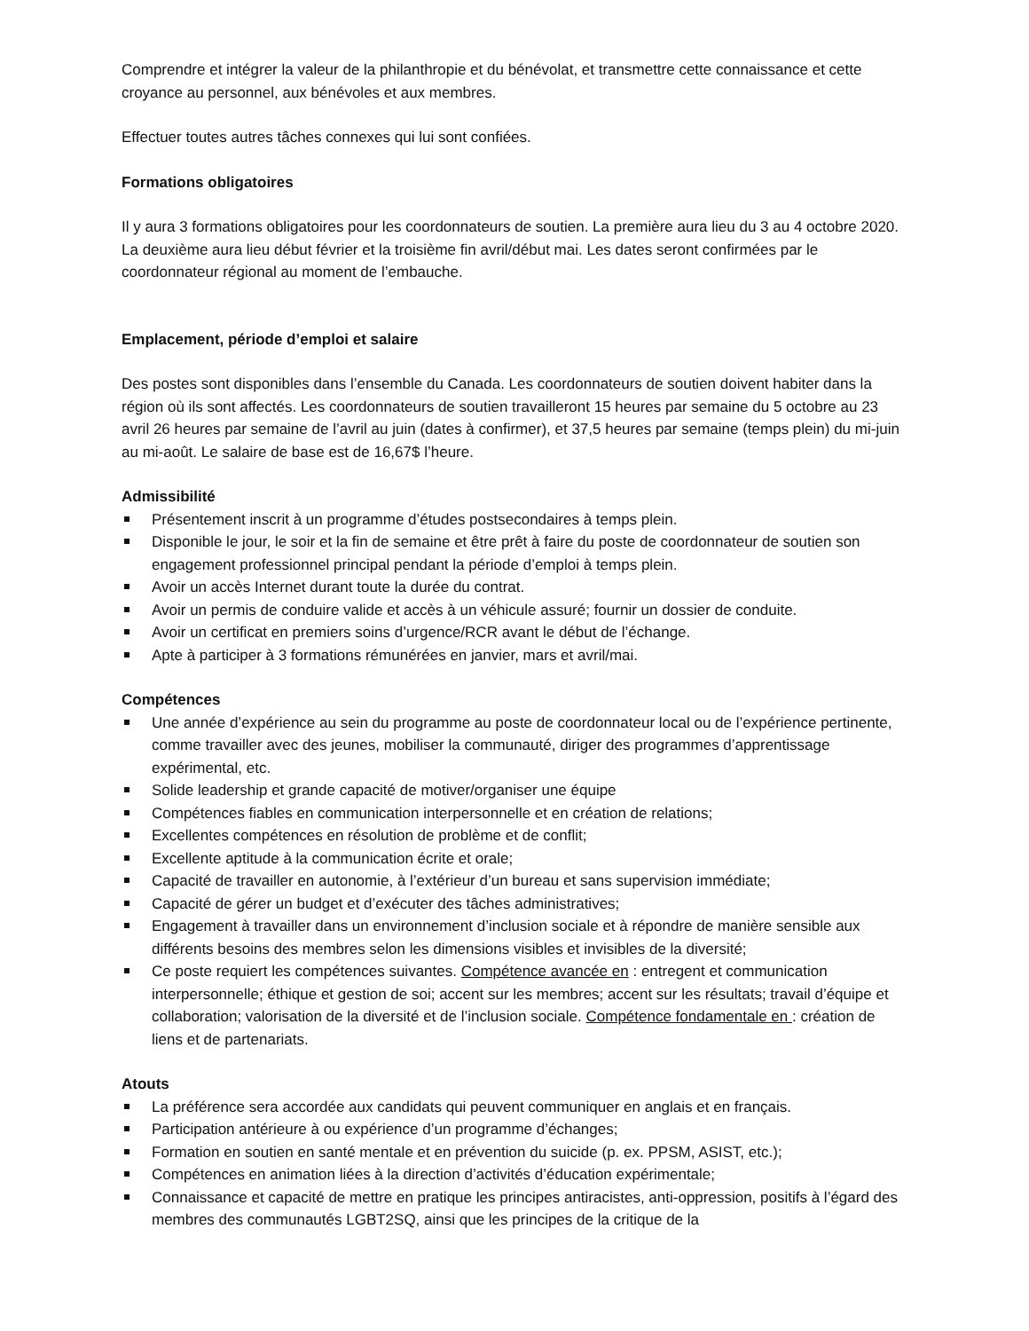Comprendre et intégrer la valeur de la philanthropie et du bénévolat, et transmettre cette connaissance et cette croyance au personnel, aux bénévoles et aux membres.
Effectuer toutes autres tâches connexes qui lui sont confiées.
Formations obligatoires
Il y aura 3 formations obligatoires pour les coordonnateurs de soutien. La première aura lieu du 3 au 4 octobre 2020. La deuxième aura lieu début février et la troisième fin avril/début mai. Les dates seront confirmées par le coordonnateur régional au moment de l’embauche.
Emplacement, période d’emploi et salaire
Des postes sont disponibles dans l’ensemble du Canada. Les coordonnateurs de soutien doivent habiter dans la région où ils sont affectés. Les coordonnateurs de soutien travailleront 15 heures par semaine du 5 octobre au 23 avril 26 heures par semaine de l’avril au juin (dates à confirmer), et 37,5 heures par semaine (temps plein) du mi-juin au mi-août. Le salaire de base est de 16,67$ l’heure.
Admissibilité
Présentement inscrit à un programme d’études postsecondaires à temps plein.
Disponible le jour, le soir et la fin de semaine et être prêt à faire du poste de coordonnateur de soutien son engagement professionnel principal pendant la période d’emploi à temps plein.
Avoir un accès Internet durant toute la durée du contrat.
Avoir un permis de conduire valide et accès à un véhicule assuré; fournir un dossier de conduite.
Avoir un certificat en premiers soins d’urgence/RCR avant le début de l’échange.
Apte à participer à 3 formations rémunérées en janvier, mars et avril/mai.
Compétences
Une année d’expérience au sein du programme au poste de coordonnateur local ou de l’expérience pertinente, comme travailler avec des jeunes, mobiliser la communauté, diriger des programmes d’apprentissage expérimental, etc.
Solide leadership et grande capacité de motiver/organiser une équipe
Compétences fiables en communication interpersonnelle et en création de relations;
Excellentes compétences en résolution de problème et de conflit;
Excellente aptitude à la communication écrite et orale;
Capacité de travailler en autonomie, à l’extérieur d’un bureau et sans supervision immédiate;
Capacité de gérer un budget et d’exécuter des tâches administratives;
Engagement à travailler dans un environnement d’inclusion sociale et à répondre de manière sensible aux différents besoins des membres selon les dimensions visibles et invisibles de la diversité;
Ce poste requiert les compétences suivantes. Compétence avancée en : entregent et communication interpersonnelle; éthique et gestion de soi; accent sur les membres; accent sur les résultats; travail d’équipe et collaboration; valorisation de la diversité et de l’inclusion sociale. Compétence fondamentale en : création de liens et de partenariats.
Atouts
La préférence sera accordée aux candidats qui peuvent communiquer en anglais et en français.
Participation antérieure à ou expérience d’un programme d’échanges;
Formation en soutien en santé mentale et en prévention du suicide (p. ex. PPSM, ASIST, etc.);
Compétences en animation liées à la direction d’activités d’éducation expérimentale;
Connaissance et capacité de mettre en pratique les principes antiracistes, anti-oppression, positifs à l’égard des membres des communautés LGBT2SQ, ainsi que les principes de la critique de la